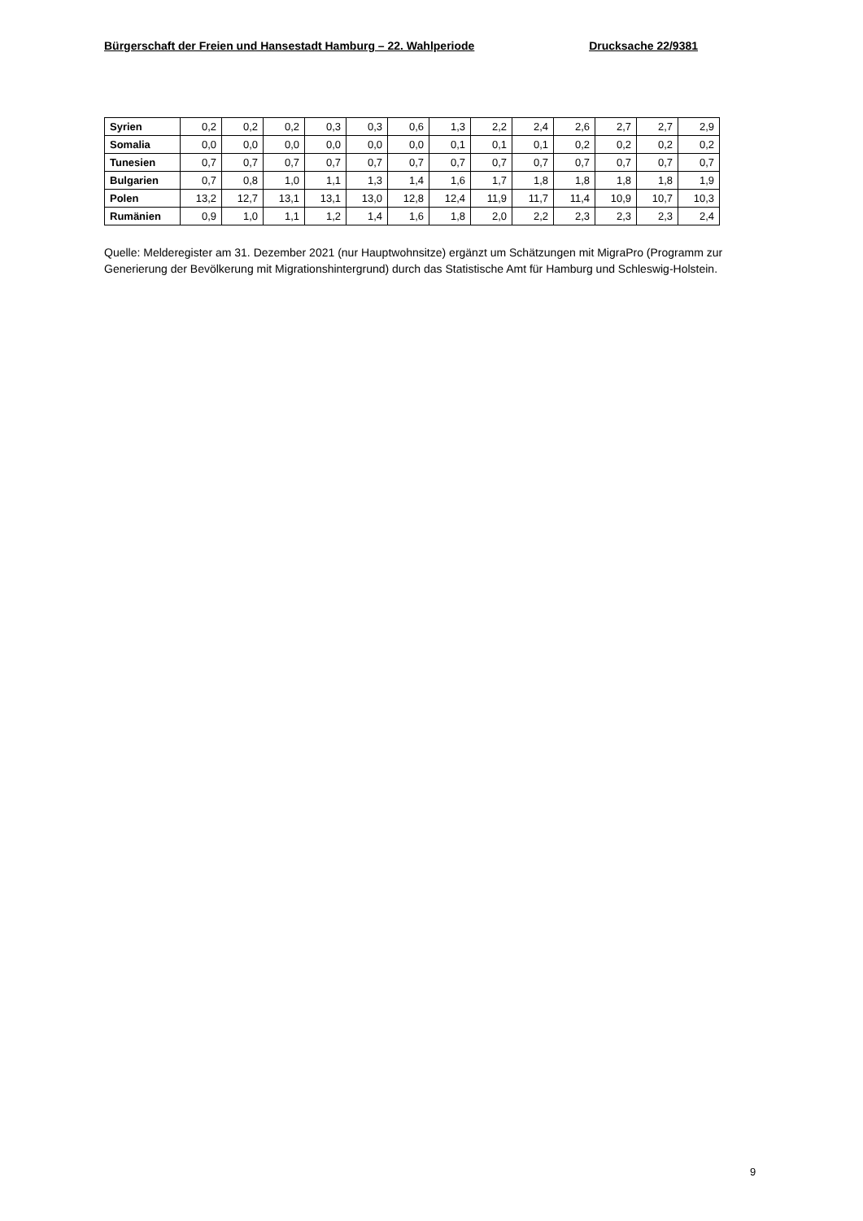Bürgerschaft der Freien und Hansestadt Hamburg – 22. Wahlperiode Drucksache 22/9381
| Syrien | 0,2 | 0,2 | 0,2 | 0,3 | 0,3 | 0,6 | 1,3 | 2,2 | 2,4 | 2,6 | 2,7 | 2,7 | 2,9 |
| Somalia | 0,0 | 0,0 | 0,0 | 0,0 | 0,0 | 0,0 | 0,1 | 0,1 | 0,1 | 0,2 | 0,2 | 0,2 | 0,2 |
| Tunesien | 0,7 | 0,7 | 0,7 | 0,7 | 0,7 | 0,7 | 0,7 | 0,7 | 0,7 | 0,7 | 0,7 | 0,7 | 0,7 |
| Bulgarien | 0,7 | 0,8 | 1,0 | 1,1 | 1,3 | 1,4 | 1,6 | 1,7 | 1,8 | 1,8 | 1,8 | 1,8 | 1,9 |
| Polen | 13,2 | 12,7 | 13,1 | 13,1 | 13,0 | 12,8 | 12,4 | 11,9 | 11,7 | 11,4 | 10,9 | 10,7 | 10,3 |
| Rumänien | 0,9 | 1,0 | 1,1 | 1,2 | 1,4 | 1,6 | 1,8 | 2,0 | 2,2 | 2,3 | 2,3 | 2,3 | 2,4 |
Quelle: Melderegister am 31. Dezember 2021 (nur Hauptwohnsitze) ergänzt um Schätzungen mit MigraPro (Programm zur Generierung der Bevölkerung mit Migrationshintergrund) durch das Statistische Amt für Hamburg und Schleswig-Holstein.
9